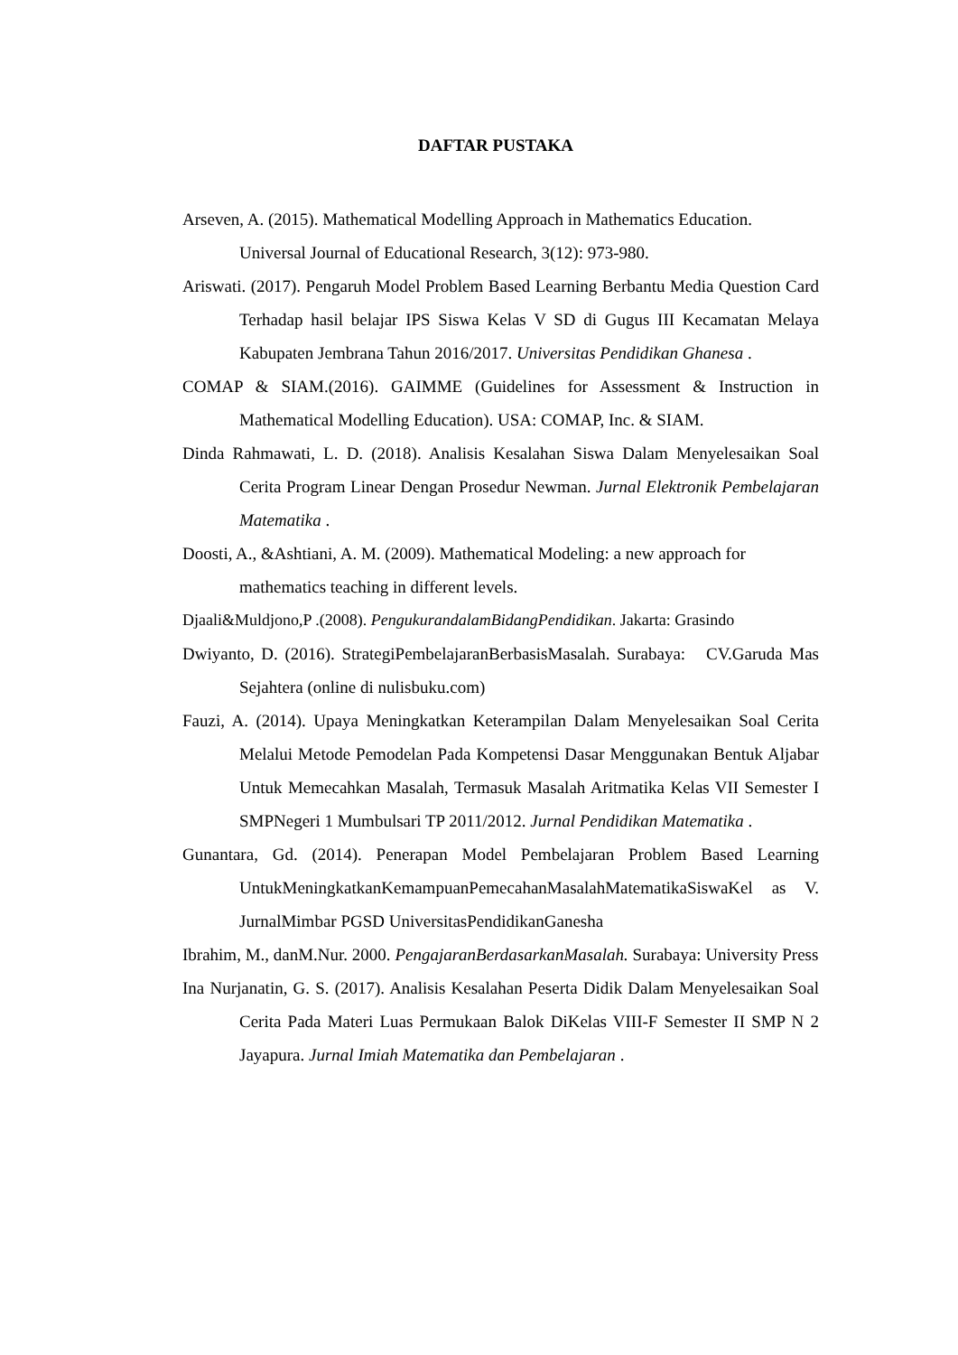DAFTAR PUSTAKA
Arseven, A. (2015). Mathematical Modelling Approach in Mathematics Education. Universal Journal of Educational Research, 3(12): 973-980.
Ariswati. (2017). Pengaruh Model Problem Based Learning Berbantu Media Question Card Terhadap hasil belajar IPS Siswa Kelas V SD di Gugus III Kecamatan Melaya Kabupaten Jembrana Tahun 2016/2017. Universitas Pendidikan Ghanesa .
COMAP & SIAM.(2016). GAIMME (Guidelines for Assessment & Instruction in Mathematical Modelling Education). USA: COMAP, Inc. & SIAM.
Dinda Rahmawati, L. D. (2018). Analisis Kesalahan Siswa Dalam Menyelesaikan Soal Cerita Program Linear Dengan Prosedur Newman. Jurnal Elektronik Pembelajaran Matematika .
Doosti, A., &Ashtiani, A. M. (2009). Mathematical Modeling: a new approach for mathematics teaching in different levels.
Djaali&Muldjono,P .(2008). PengukurandalamBidangPendidikan. Jakarta: Grasindo
Dwiyanto, D. (2016). StrategiPembelajaranBerbasisMasalah. Surabaya: CV.Garuda Mas Sejahtera (online di nulisbuku.com)
Fauzi, A. (2014). Upaya Meningkatkan Keterampilan Dalam Menyelesaikan Soal Cerita Melalui Metode Pemodelan Pada Kompetensi Dasar Menggunakan Bentuk Aljabar Untuk Memecahkan Masalah, Termasuk Masalah Aritmatika Kelas VII Semester I SMPNegeri 1 Mumbulsari TP 2011/2012. Jurnal Pendidikan Matematika .
Gunantara, Gd. (2014). Penerapan Model Pembelajaran Problem Based Learning UntukMeningkatkanKemampuanPemecahanMasalahMatematikaSiswaKel as V. JurnalMimbar PGSD UniversitasPendidikanGanesha
Ibrahim, M., danM.Nur. 2000. PengajaranBerdasarkanMasalah. Surabaya: University Press
Ina Nurjanatin, G. S. (2017). Analisis Kesalahan Peserta Didik Dalam Menyelesaikan Soal Cerita Pada Materi Luas Permukaan Balok DiKelas VIII-F Semester II SMP N 2 Jayapura. Jurnal Imiah Matematika dan Pembelajaran .